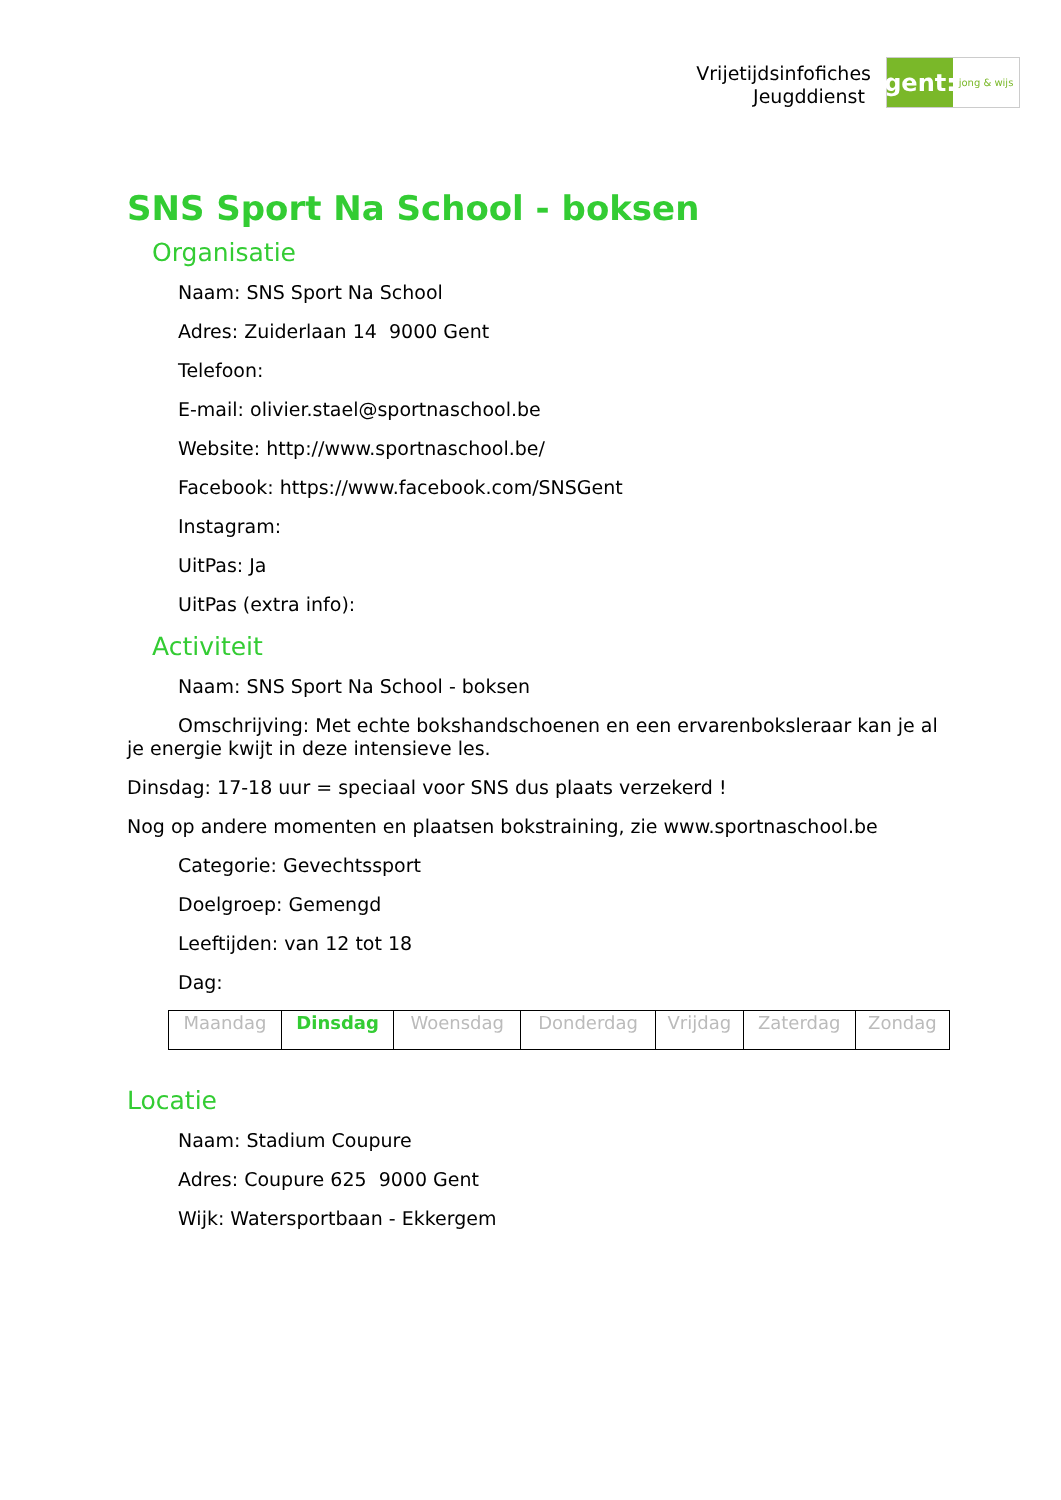Vrijetijdsinfofiches
Jeugddienst
gent:
jong & wijs
SNS Sport Na School - boksen
Organisatie
Naam: SNS Sport Na School
Adres: Zuiderlaan 14 9000 Gent
Telefoon:
E-mail: olivier.stael@sportnaschool.be
Website: http://www.sportnaschool.be/
Facebook: https://www.facebook.com/SNSGent
Instagram:
UitPas: Ja
UitPas (extra info):
Activiteit
Naam: SNS Sport Na School - boksen
Omschrijving: Met echte bokshandschoenen en een ervarenboksleraar kan je al je energie kwijt in deze intensieve les.
Dinsdag: 17-18 uur = speciaal voor SNS dus plaats verzekerd !
Nog op andere momenten en plaatsen bokstraining, zie www.sportnaschool.be
Categorie: Gevechtssport
Doelgroep: Gemengd
Leeftijden: van 12 tot 18
Dag:
| Maandag | Dinsdag | Woensdag | Donderdag | Vrijdag | Zaterdag | Zondag |
Locatie
Naam: Stadium Coupure
Adres: Coupure 625 9000 Gent
Wijk: Watersportbaan - Ekkergem